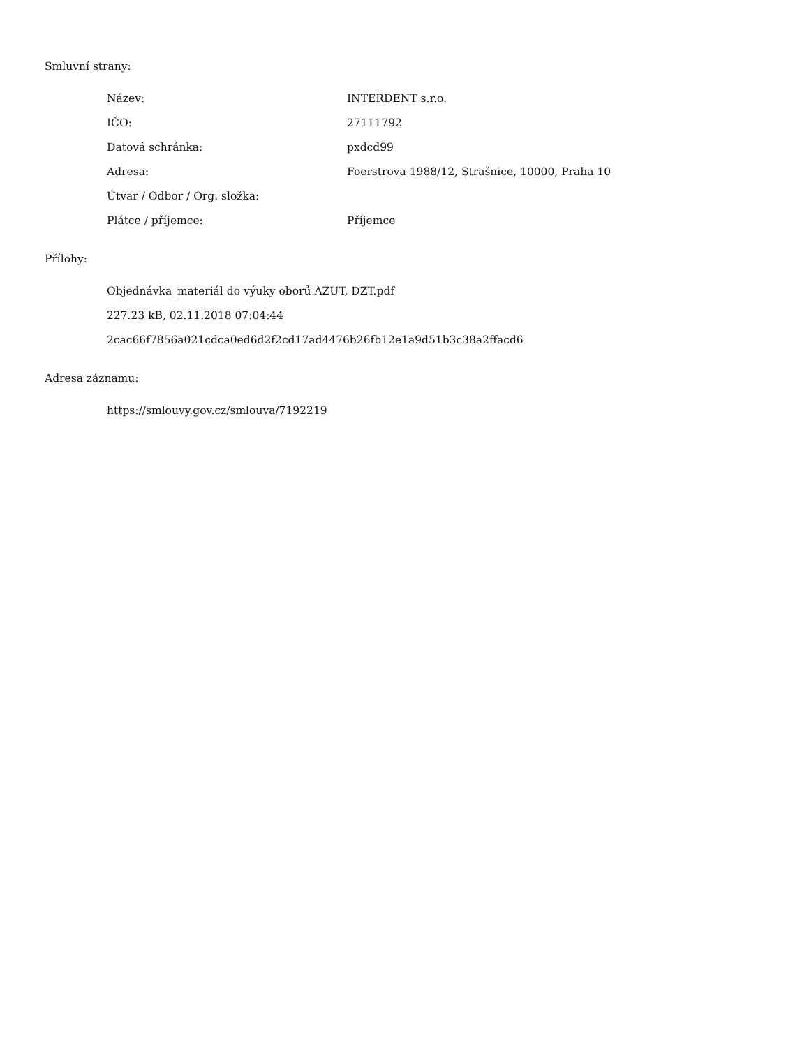Smluvní strany:
| Název: | INTERDENT s.r.o. |
| IČO: | 27111792 |
| Datová schránka: | pxdcd99 |
| Adresa: | Foerstrova 1988/12, Strašnice, 10000, Praha 10 |
| Útvar / Odbor / Org. složka: | |
| Plátce / příjemce: | Příjemce |
Přílohy:
Objednávka_materiál do výuky oborů AZUT, DZT.pdf
227.23 kB, 02.11.2018 07:04:44
2cac66f7856a021cdca0ed6d2f2cd17ad4476b26fb12e1a9d51b3c38a2ffacd6
Adresa záznamu:
https://smlouvy.gov.cz/smlouva/7192219